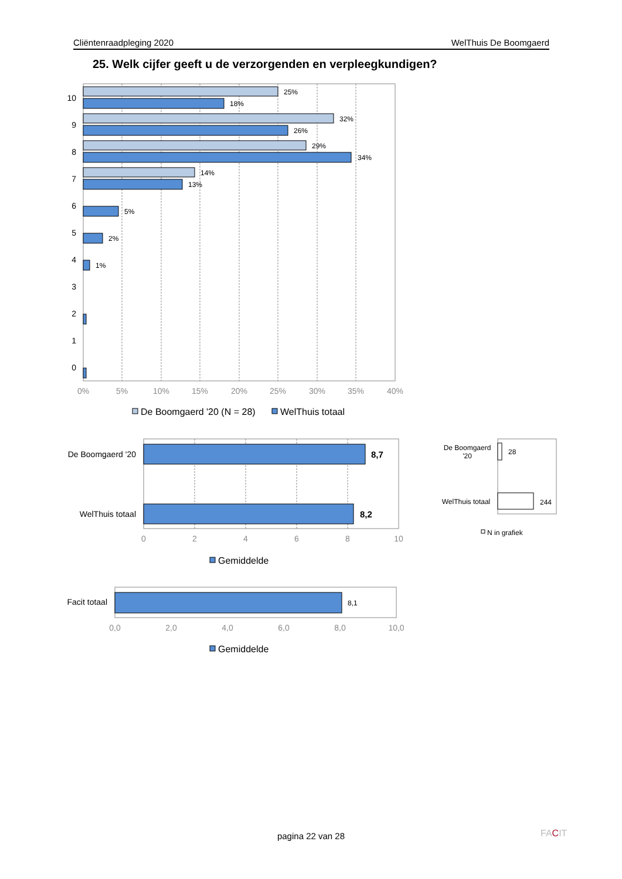Cliëntenraadpleging 2020 WelThuis De Boomgaerd
25. Welk cijfer geeft u de verzorgenden en verpleegkundigen?
25%
18%
32%
26%
29%
34%
14%
13%
5%
2%
1%
10
9
8
7
6
5
4
3
2
1
0
0%
5%
10%
15%
20%
25%
30%
35%
40%
De Boomgaerd '20 (N = 28)
WelThuis totaal
8,7
8,2
De Boomgaerd '20
WelThuis totaal
0
2
4
6
8
10
Gemiddelde
28
244
De Boomgaerd
'20
WelThuis totaal
N in grafiek
8,1
Facit totaal
0,0
2,0
4,0
6,0
8,0
10,0
Gemiddelde
FACIT
pagina 22 van 28